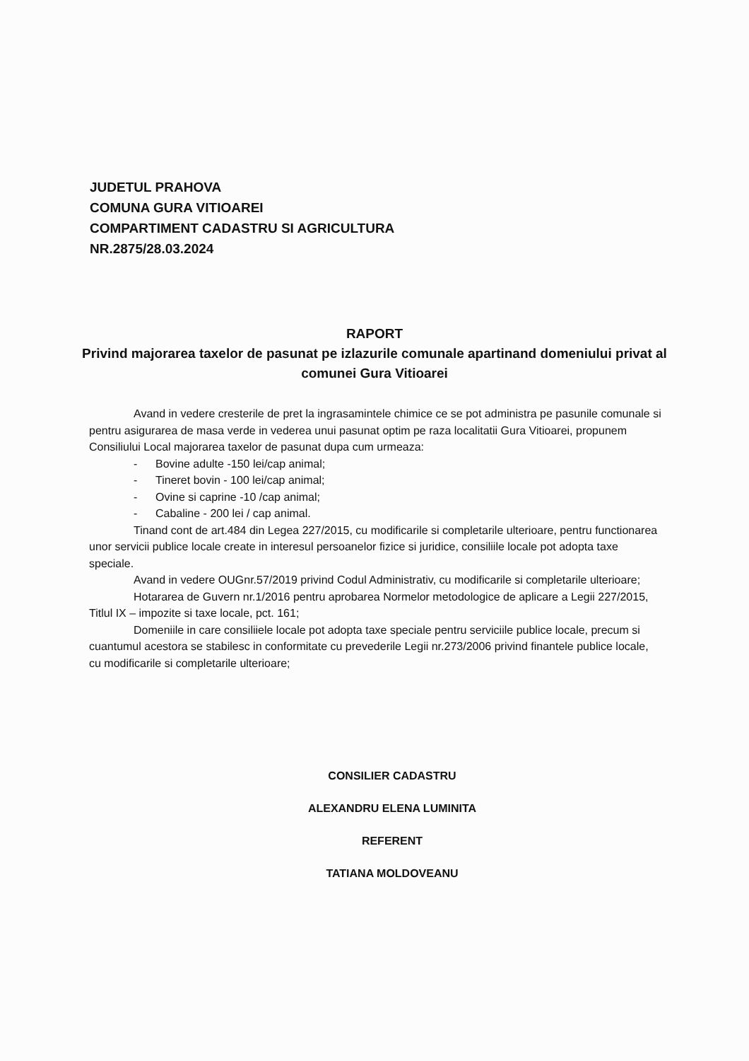JUDETUL PRAHOVA
COMUNA GURA VITIOAREI
COMPARTIMENT CADASTRU SI AGRICULTURA
NR.2875/28.03.2024
RAPORT
Privind majorarea taxelor de pasunat pe izlazurile comunale apartinand domeniului privat al comunei Gura Vitioarei
Avand in vedere cresterile de pret la ingrasamintele chimice ce se pot administra pe pasunile comunale si pentru asigurarea de masa verde in vederea unui pasunat optim pe raza localitatii Gura Vitioarei, propunem Consiliului Local majorarea taxelor de pasunat dupa cum urmeaza:
- Bovine adulte -150 lei/cap animal;
- Tineret bovin - 100 lei/cap animal;
- Ovine si caprine -10 /cap animal;
- Cabaline - 200 lei / cap animal.
Tinand cont de art.484 din Legea 227/2015, cu modificarile si completarile ulterioare, pentru functionarea unor servicii publice locale create in interesul persoanelor fizice si juridice, consiliile locale pot adopta taxe speciale.
Avand in vedere OUGnr.57/2019 privind Codul Administrativ, cu modificarile si completarile ulterioare;
Hotararea de Guvern nr.1/2016 pentru aprobarea Normelor metodologice de aplicare a Legii 227/2015, Titlul IX – impozite si taxe locale, pct. 161;
Domeniile in care consiliiele locale pot adopta taxe speciale pentru serviciile publice locale, precum si cuantumul acestora se stabilesc in conformitate cu prevederile Legii nr.273/2006 privind finantele publice locale, cu modificarile si completarile ulterioare;
CONSILIER CADASTRU
ALEXANDRU ELENA LUMINITA
REFERENT
TATIANA MOLDOVEANU